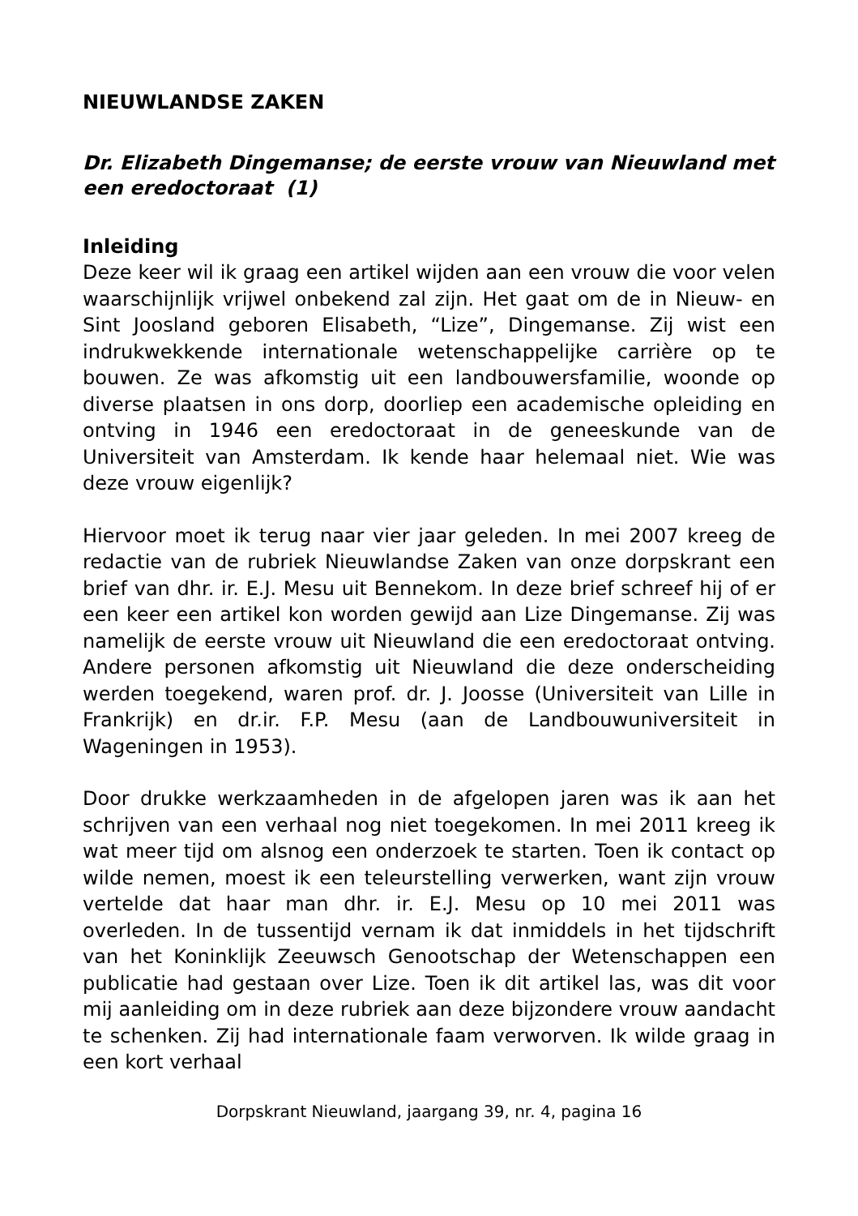NIEUWLANDSE ZAKEN
Dr. Elizabeth Dingemanse; de eerste vrouw van Nieuwland met een eredoctoraat (1)
Inleiding
Deze keer wil ik graag een artikel wijden aan een vrouw die voor velen waarschijnlijk vrijwel onbekend zal zijn. Het gaat om de in Nieuw- en Sint Joosland geboren Elisabeth, “Lize”, Dingemanse. Zij wist een indrukwekkende internationale wetenschappelijke carrière op te bouwen. Ze was afkomstig uit een landbouwersfamilie, woonde op diverse plaatsen in ons dorp, doorliep een academische opleiding en ontving in 1946 een eredoctoraat in de geneeskunde van de Universiteit van Amsterdam. Ik kende haar helemaal niet. Wie was deze vrouw eigenlijk?
Hiervoor moet ik terug naar vier jaar geleden. In mei 2007 kreeg de redactie van de rubriek Nieuwlandse Zaken van onze dorpskrant een brief van dhr. ir. E.J. Mesu uit Bennekom. In deze brief schreef hij of er een keer een artikel kon worden gewijd aan Lize Dingemanse. Zij was namelijk de eerste vrouw uit Nieuwland die een eredoctoraat ontving. Andere personen afkomstig uit Nieuwland die deze onderscheiding werden toegekend, waren prof. dr. J. Joosse (Universiteit van Lille in Frankrijk) en dr.ir. F.P. Mesu (aan de Landbouwuniversiteit in Wageningen in 1953).
Door drukke werkzaamheden in de afgelopen jaren was ik aan het schrijven van een verhaal nog niet toegekomen. In mei 2011 kreeg ik wat meer tijd om alsnog een onderzoek te starten. Toen ik contact op wilde nemen, moest ik een teleurstelling verwerken, want zijn vrouw vertelde dat haar man dhr. ir. E.J. Mesu op 10 mei 2011 was overleden. In de tussentijd vernam ik dat inmiddels in het tijdschrift van het Koninklijk Zeeuwsch Genootschap der Wetenschappen een publicatie had gestaan over Lize. Toen ik dit artikel las, was dit voor mij aanleiding om in deze rubriek aan deze bijzondere vrouw aandacht te schenken. Zij had internationale faam verworven. Ik wilde graag in een kort verhaal
Dorpskrant Nieuwland, jaargang 39, nr. 4, pagina 16